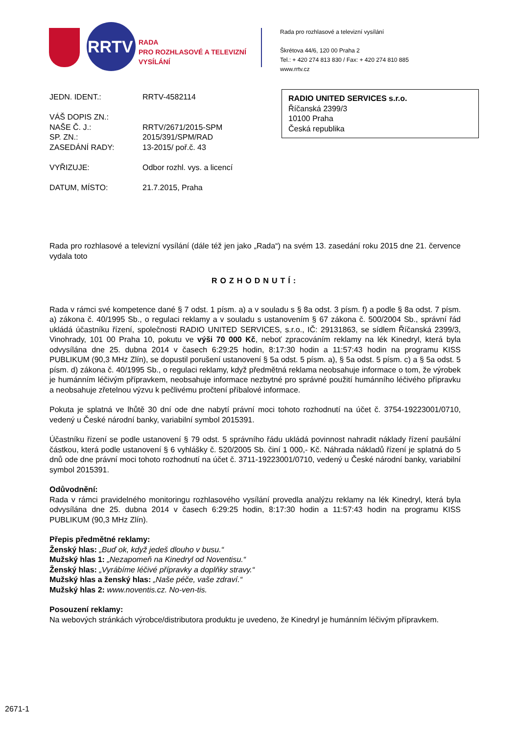RRTV
RADA
PRO ROZHLASOVÉ A TELEVIZNÍ
VYSÍLÁNÍ
Rada pro rozhlasové a televizní vysílání
Škrétova 44/6, 120 00 Praha 2
Tel.: + 420 274 813 830 / Fax: + 420 274 810 885
www.rrtv.cz
| JEDN. IDENT.: | RRTV-4582114 |
| VÁŠ DOPIS ZN.: | |
| NAŠE Č. J.: | RRTV/2671/2015-SPM |
| SP. ZN.: | 2015/391/SPM/RAD |
| ZASEDÁNÍ RADY: | 13-2015/ poř.č. 43 |
| VYŘIZUJE: | Odbor rozhl. vys. a licencí |
| DATUM, MÍSTO: | 21.7.2015, Praha |
RADIO UNITED SERVICES s.r.o.
Říčanská 2399/3
10100 Praha
Česká republika
Rada pro rozhlasové a televizní vysílání (dále též jen jako „Rada“) na svém 13. zasedání roku 2015 dne 21. července vydala toto
ROZHODNUTÍ:
Rada v rámci své kompetence dané § 7 odst. 1 písm. a) a v souladu s § 8a odst. 3 písm. f) a podle § 8a odst. 7 písm. a) zákona č. 40/1995 Sb., o regulaci reklamy a v souladu s ustanovením § 67 zákona č. 500/2004 Sb., správní řád ukládá účastníku řízení, společnosti RADIO UNITED SERVICES, s.r.o., IČ: 29131863, se sídlem Říčanská 2399/3, Vinohrady, 101 00 Praha 10, pokutu ve výši 70 000 Kč, neboť zpracováním reklamy na lék Kinedryl, která byla odvysílána dne 25. dubna 2014 v časech 6:29:25 hodin, 8:17:30 hodin a 11:57:43 hodin na programu KISS PUBLIKUM (90,3 MHz Zlín), se dopustil porušení ustanovení § 5a odst. 5 písm. a), § 5a odst. 5 písm. c) a § 5a odst. 5 písm. d) zákona č. 40/1995 Sb., o regulaci reklamy, když předmětná reklama neobsahuje informace o tom, že výrobek je humánním léčivým přípravkem, neobsahuje informace nezbytné pro správné použití humánního léčivého přípravku a neobsahuje zřetelnou výzvu k pečlivému pročtení příbalové informace.
Pokuta je splatná ve lhůtě 30 dní ode dne nabytí právní moci tohoto rozhodnutí na účet č. 3754-19223001/0710, vedený u České národní banky, variabilní symbol 2015391.
Účastníku řízení se podle ustanovení § 79 odst. 5 správního řádu ukládá povinnost nahradit náklady řízení paušální částkou, která podle ustanovení § 6 vyhlášky č. 520/2005 Sb. činí 1 000,- Kč. Náhrada nákladů řízení je splatná do 5 dnů ode dne právní moci tohoto rozhodnutí na účet č. 3711-19223001/0710, vedený u České národní banky, variabilní symbol 2015391.
Odůvodnění:
Rada v rámci pravidelného monitoringu rozhlasového vysílání provedla analýzu reklamy na lék Kinedryl, která byla odvysílána dne 25. dubna 2014 v časech 6:29:25 hodin, 8:17:30 hodin a 11:57:43 hodin na programu KISS PUBLIKUM (90,3 MHz Zlín).
Přepis předmětné reklamy:
Ženský hlas: „Buď ok, když jedeš dlouho v busu.“
Mužský hlas 1: „Nezapomeň na Kinedryl od Noventisu.“
Ženský hlas: „Vyrábíme léčivé přípravky a doplňky stravy.“
Mužský hlas a ženský hlas: „Naše péče, vaše zdraví.“
Mužský hlas 2: www.noventis.cz. No-ven-tis.
Posouzení reklamy:
Na webových stránkách výrobce/distributora produktu je uvedeno, že Kinedryl je humánním léčivým přípravkem.
2671-1